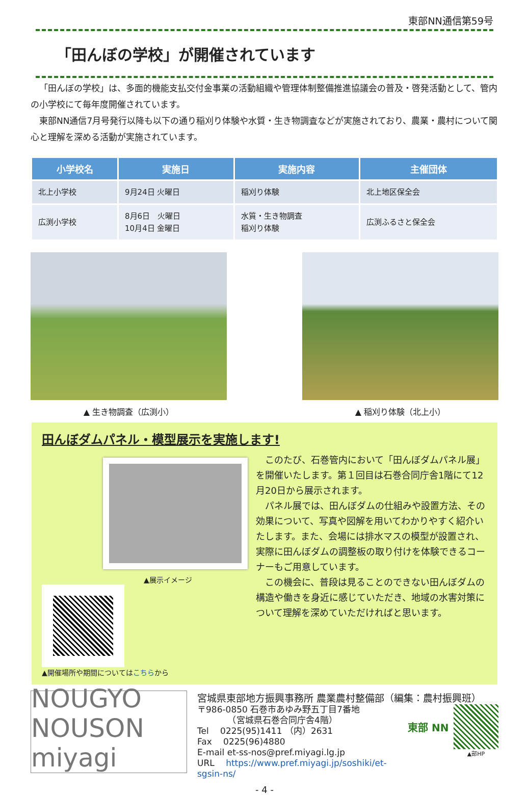東部NN通信第59号
「田んぼの学校」が開催されています
「田んぼの学校」は、多面的機能支払交付金事業の活動組織や管理体制整備推進協議会の普及・啓発活動として、管内の小学校にて毎年度開催されています。
東部NN通信7月号発行以降も以下の通り稲刈り体験や水質・生き物調査などが実施されており、農業・農村について関心と理解を深める活動が実施されています。
| 小学校名 | 実施日 | 実施内容 | 主催団体 |
| --- | --- | --- | --- |
| 北上小学校 | 9月24日 火曜日 | 稲刈り体験 | 北上地区保全会 |
| 広渕小学校 | 8月6日 火曜日 10月4日 金曜日 | 水質・生き物調査 稲刈り体験 | 広渕ふるさと保全会 |
▲ 生き物調査（広渕小） ▲ 稲刈り体験（北上小）
田んぼダムパネル・模型展示を実施します!
▲展示イメージ
▲開催場所や期間についてはこちらから
このたび、石巻管内において「田んぼダムパネル展」を開催いたします。第１回目は石巻合同庁舎1階にて12月20日から展示されます。
パネル展では、田んぼダムの仕組みや設置方法、その効果について、写真や図解を用いてわかりやすく紹介いたします。また、会場には排水マスの模型が設置され、実際に田んぼダムの調整板の取り付けを体験できるコーナーもご用意しています。
この機会に、普段は見ることのできない田んぼダムの構造や働きを身近に感じていただき、地域の水害対策について理解を深めていただければと思います。
NOUGYO NOUSON miyagi
宮城県東部地方振興事務所 農業農村整備部（編集：農村振興班）
〒986-0850 石巻市あゆみ野五丁目7番地
　　　　（宮城県石巻合同庁舎4階）
Tel　 0225(95)1411 （内）2631
Fax　 0225(96)4880
E-mail et-ss-nos@pref.miyagi.lg.jp
URL　 https://www.pref.miyagi.jp/soshiki/et-sgsin-ns/
東部 NN
▲部HP
- 4 -